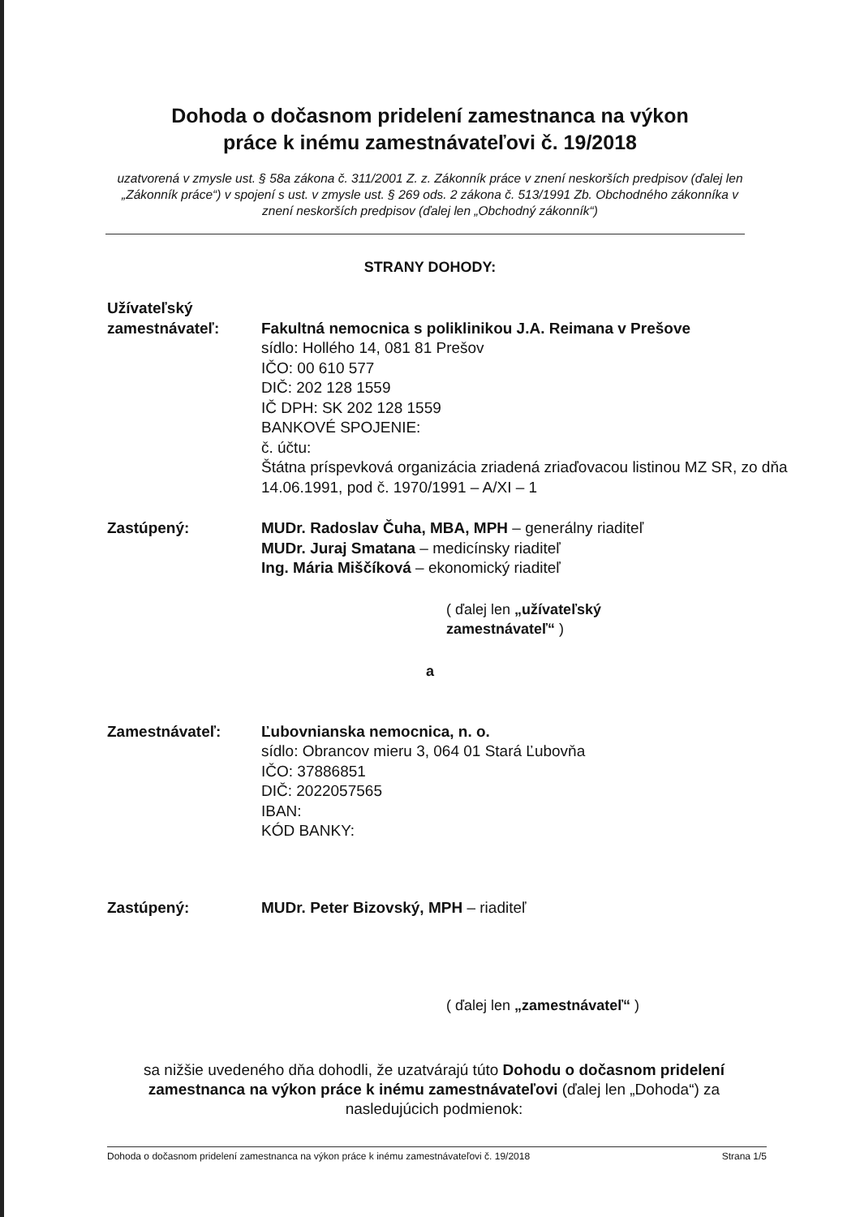Dohoda o dočasnom pridelení zamestnanca na výkon
práce k inému zamestnávateľovi č. 19/2018
uzatvorená v zmysle ust. § 58a zákona č. 311/2001 Z. z. Zákonník práce v znení neskorších predpisov (ďalej len „Zákonník práce“) v spojení s ust. v zmysle ust. § 269 ods. 2 zákona č. 513/1991 Zb. Obchodného zákonníka v znení neskorších predpisov (ďalej len „Obchodný zákonník“)
STRANY DOHODY:
Užívateľský
zamestnávateľ:
Fakultná nemocnica s poliklinikou J.A. Reimana v Prešove
sídlo: Hollého 14, 081 81 Prešov
IČO: 00 610 577
DIČ: 202 128 1559
IČ DPH: SK 202 128 1559
BANKOVÉ SPOJENIE:
č. účtu:
Štátna príspevková organizácia zriadená zriaďovacou listinou MZ SR, zo dňa 14.06.1991, pod č. 1970/1991 – A/XI – 1
Zastúpený: MUDr. Radoslav Čuha, MBA, MPH – generálny riaditeľ
MUDr. Juraj Smatana – medicínsky riaditeľ
Ing. Mária Miščíková – ekonomický riaditeľ
( ďalej len „užívateľský
zamestnávateľ“ )
a
Zamestnávateľ: Ľubovnianska nemocnica, n. o.
sídlo: Obrancov mieru 3, 064 01 Stará Ľubovňa
IČO: 37886851
DIČ: 2022057565
IBAN:
KÓD BANKY:
Zastúpený: MUDr. Peter Bizovský, MPH – riaditeľ
( ďalej len „zamestnávateľ“ )
sa nižšie uvedeného dňa dohodli, že uzatvárajú túto Dohodu o dočasnom pridelení zamestnanca na výkon práce k inému zamestnávateľovi (ďalej len „Dohoda“) za nasledujúcich podmienok:
Dohoda o dočasnom pridelení zamestnanca na výkon práce k inému zamestnávateľovi č. 19/2018 Strana 1/5